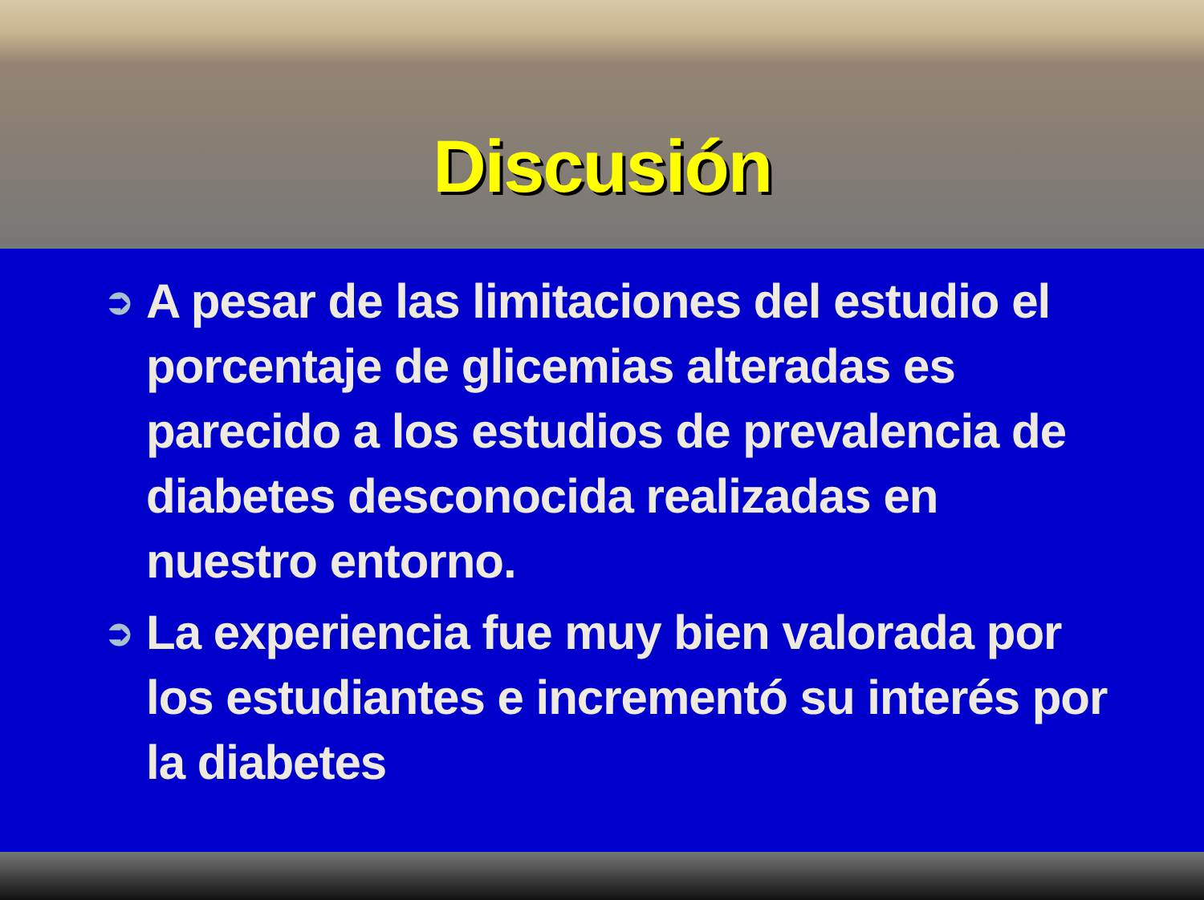Discusión
➲ A pesar de las limitaciones del estudio el porcentaje de glicemias alteradas es parecido a los estudios de prevalencia de diabetes desconocida realizadas en nuestro entorno.
➲ La experiencia fue muy bien valorada por los estudiantes e incrementó su interés por la diabetes